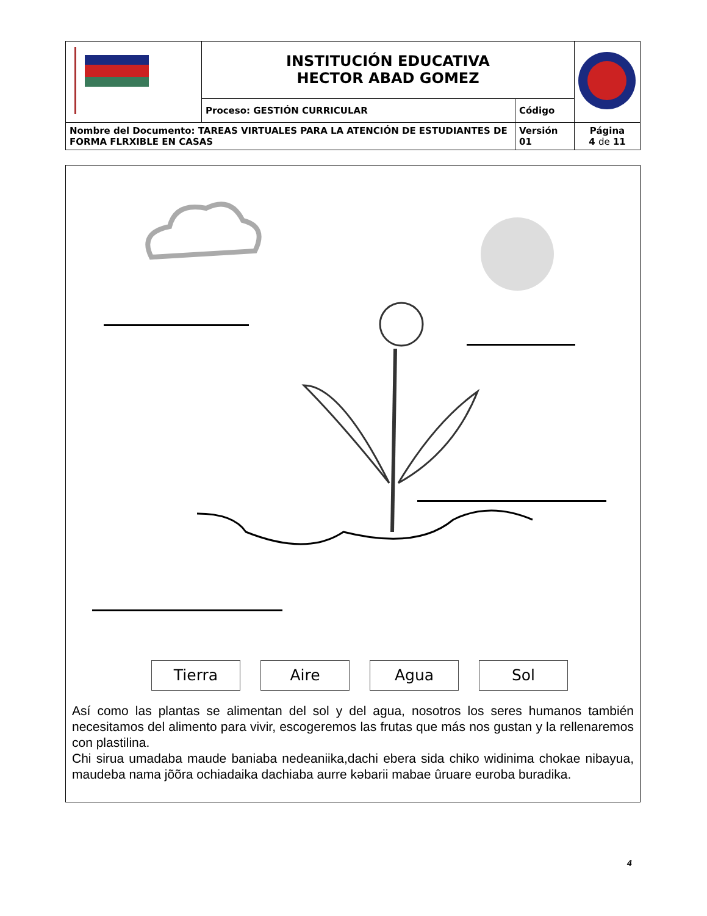| | INSTITUCIÓN EDUCATIVA HECTOR ABAD GOMEZ | | |
| | Proceso: GESTIÓN CURRICULAR | Código | |
| Nombre del Documento: TAREAS VIRTUALES PARA LA ATENCIÓN DE ESTUDIANTES DE FORMA FLRXIBLE EN CASAS | | Versión 01 | Página 4 de 11 |
Tierra Aire Agua Sol
Así como las plantas se alimentan del sol y del agua, nosotros los seres humanos también necesitamos del alimento para vivir, escogeremos las frutas que más nos gustan y la rellenaremos con plastilina.
Chi sirua umadaba maude baniaba nedeaniika,dachi ebera sida chiko widinima chokae nibayua, maudeba nama jõõra ochiadaika dachiaba aurre kəbarii mabae ûruare euroba buradika.
4